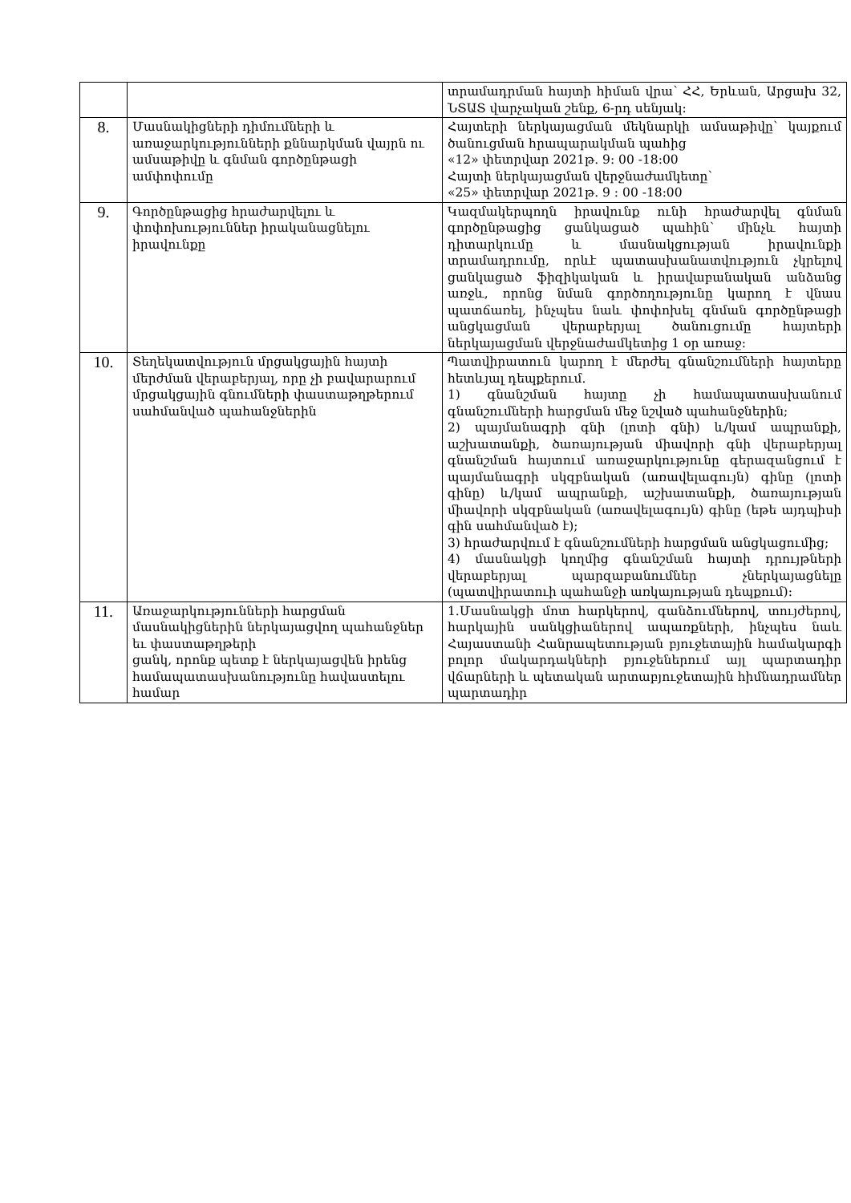| | | տրամադրման հայտի հիման վրա՝ ՀՀ, Երևան, Արցախ 32, ՆՏԱՏ վարչական շենք, 6-րդ սենյակ: |
| 8. | Մասնակիցների դիմումների և առաջարկությունների քննարկման վայրն ու ամսաթիվը և գնման գործընթացի ամփոփումը | Հայտերի ներկայացման մեկնարկի ամսաթիվը՝ կայքում ծանուցման հրապարակման պահից «12» փետրվար 2021թ. 9: 00 -18:00 Հայտի ներկայացման վերջնաժամկետը՝ «25» փետրվար 2021թ. 9 : 00 -18:00 |
| 9. | Գործընթացից հրաժարվելու և փոփոխություններ իրականացնելու իրավունքը | Կազմակերպողն իրավունք ունի հրաժարվել գնման գործընթացից ցանկացած պահին՝ մինչև հայտի դիտարկումը և մասնակցության իրավունքի տրամադրումը, որևէ պատասխանատվություն չկրելով ցանկացած ֆիզիկական և իրավաբանական անձանց առջև, որոնց նման գործողությունը կարող է վնաս պատճառել, ինչպես նաև փոփոխել գնման գործընթացի անցկացման վերաբերյալ ծանուցումը հայտերի ներկայացման վերջնաժամկետից 1 օր առաջ: |
| 10. | Տեղեկատվություն մրցակցային հայտի մերժման վերաբերյալ, որը չի բավարարում մրցակցային գնումների փաստաթղթերում սահմանված պահանջներին | Պատվիրատուն կարող է մերժել գնանշումների հայտերը հետևյալ դեպքերում. 1) գնանշման հայտը չի համապատասխանում գնանշումների հարցման մեջ նշված պահանջներին; 2) պայմանագրի գնի (լոտի գնի) և/կամ ապրանքի, աշխատանքի, ծառայության միավորի գնի վերաբերյալ գնանշման հայտում առաջարկությունը գերազանցում է պայմանագրի սկզբնական (առավելագույն) գինը (լոտի գինը) և/կամ ապրանքի, աշխատանքի, ծառայության միավորի սկզբնական (առավելագույն) գինը (եթե այդպիսի գին սահմանված է); 3) հրաժարվում է գնանշումների հարցման անցկացումից; 4) մասնակցի կողմից գնանշման հայտի դրույթների վերաբերյալ պարզաբանումներ չներկայացնելը (պատվիրատուի պահանջի առկայության դեպքում): |
| 11. | Առաջարկությունների հարցման մասնակիցներին ներկայացվող պահանջներ եւ փաստաթղթերի ցանկ, որոնք պետք է ներկայացվեն իրենց համապատասխանությունը հավաստելու համար | 1.Մասնակցի մոտ հարկերով, գանձումներով, տույժերով, հարկային սանկցիաներով ապառքների, ինչպես նաև Հայաստանի Հանրապետության բյուջետային համակարգի բոլոր մակարդակների բյուջեներում այլ պարտադիր վճարների և պետական արտաբյուջետային հիմնադրամներ պարտադիր |